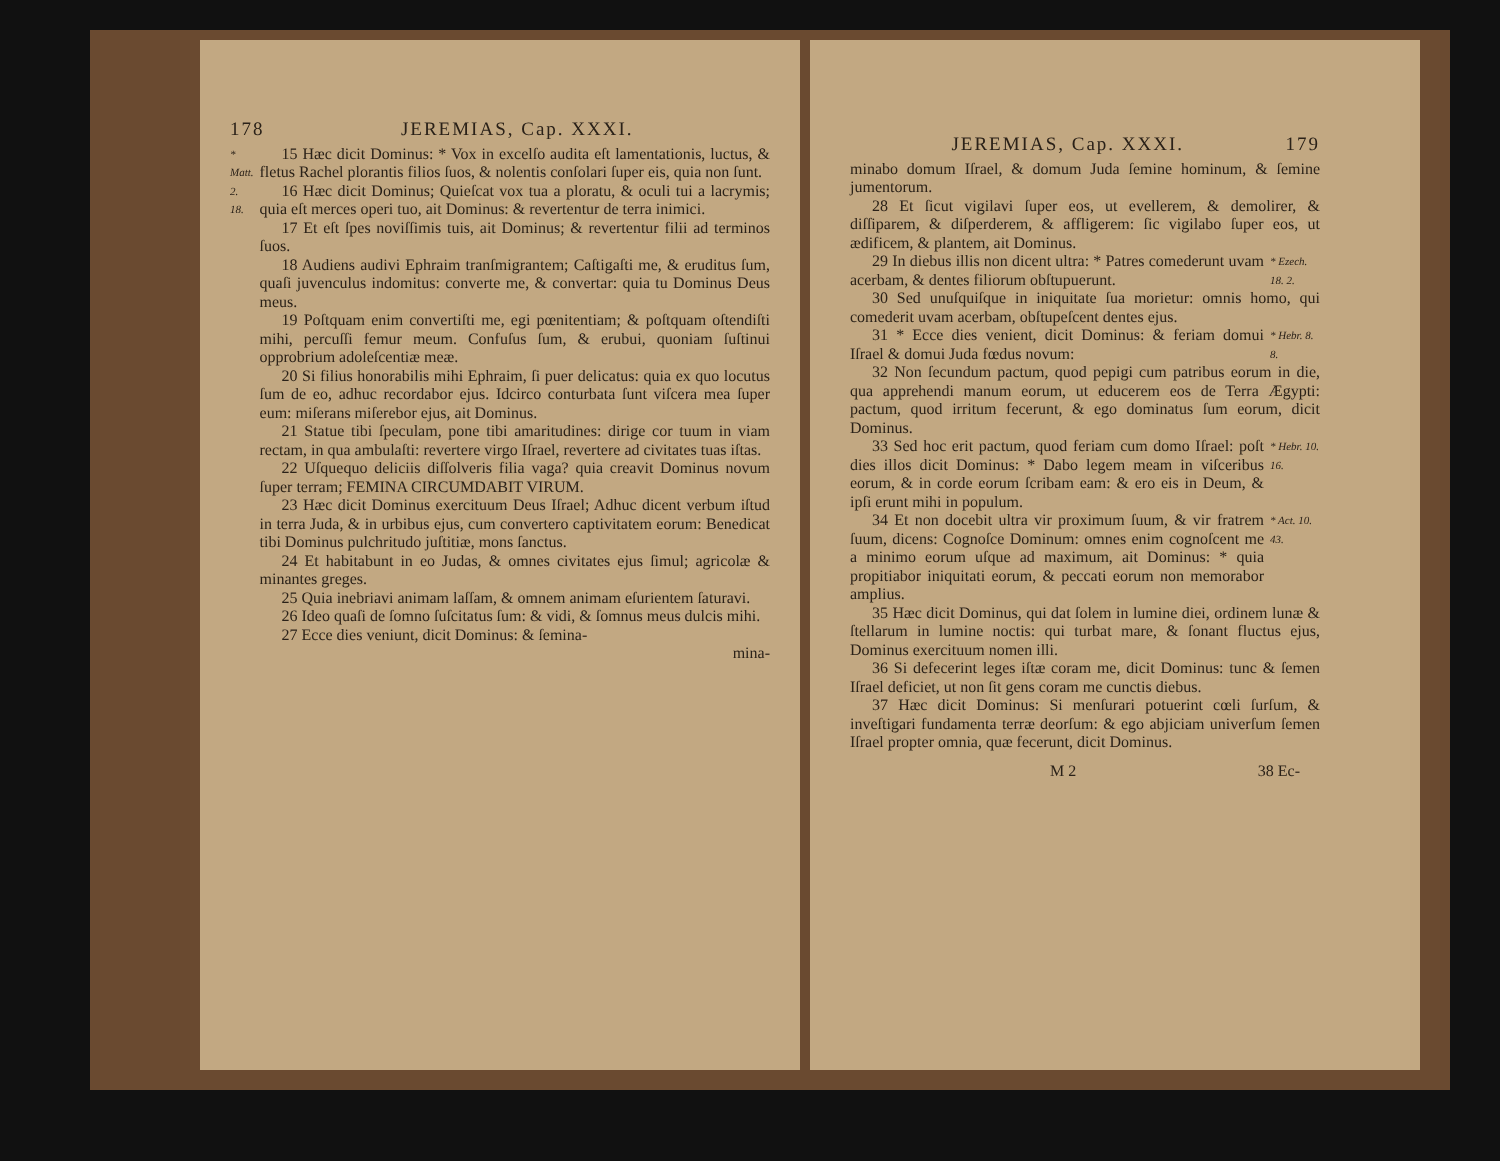178 JEREMIAS, Cap. XXXI.
* Matt. 2. 18.
15 Hæc dicit Dominus: * Vox in excelſo audita eſt lamentationis, luctus, & fletus Rachel plorantis filios ſuos, & nolentis conſolari ſuper eis, quia non ſunt.
16 Hæc dicit Dominus; Quieſcat vox tua a ploratu, & oculi tui a lacrymis; quia eſt merces operi tuo, ait Dominus: & revertentur de terra inimici.
17 Et eſt ſpes noviſſimis tuis, ait Dominus; & revertentur filii ad terminos ſuos.
18 Audiens audivi Ephraim tranſmigrantem; Caſtigaſti me, & eruditus ſum, quaſi juvenculus indomitus: converte me, & convertar: quia tu Dominus Deus meus.
19 Poſtquam enim convertiſti me, egi pœnitentiam; & poſtquam oſtendiſti mihi, percuſſi femur meum. Confuſus ſum, & erubui, quoniam ſuſtinui opprobrium adoleſcentiæ meæ.
20 Si filius honorabilis mihi Ephraim, ſi puer delicatus: quia ex quo locutus ſum de eo, adhuc recordabor ejus. Idcirco conturbata ſunt viſcera mea ſuper eum: miſerans miſerebor ejus, ait Dominus.
21 Statue tibi ſpeculam, pone tibi amaritudines: dirige cor tuum in viam rectam, in qua ambulaſti: revertere virgo Iſrael, revertere ad civitates tuas iſtas.
22 Uſquequo deliciis diſſolveris filia vaga? quia creavit Dominus novum ſuper terram; FEMINA CIRCUMDABIT VIRUM.
23 Hæc dicit Dominus exercituum Deus Iſrael; Adhuc dicent verbum iſtud in terra Juda, & in urbibus ejus, cum convertero captivitatem eorum: Benedicat tibi Dominus pulchritudo juſtitiæ, mons ſanctus.
24 Et habitabunt in eo Judas, & omnes civitates ejus ſimul; agricolæ & minantes greges.
25 Quia inebriavi animam laſſam, & omnem animam eſurientem ſaturavi.
26 Ideo quaſi de ſomno ſuſcitatus ſum: & vidi, & ſomnus meus dulcis mihi.
27 Ecce dies veniunt, dicit Dominus: & ſemina-
mina-
JEREMIAS, Cap. XXXI. 179
minabo domum Iſrael, & domum Juda ſemine hominum, & ſemine jumentorum.
28 Et ſicut vigilavi ſuper eos, ut evellerem, & demolirer, & diſſiparem, & diſperderem, & affligerem: ſic vigilabo ſuper eos, ut ædificem, & plantem, ait Dominus.
29 In diebus illis non dicent ultra: * Patres comederunt uvam acerbam, & dentes filiorum obſtupuerunt.
* Ezech. 18. 2.
30 Sed unuſquiſque in iniquitate ſua morietur: omnis homo, qui comederit uvam acerbam, obſtupeſcent dentes ejus.
31 * Ecce dies venient, dicit Dominus: & feriam domui Iſrael & domui Juda fœdus novum:
* Hebr. 8. 8.
32 Non ſecundum pactum, quod pepigi cum patribus eorum in die, qua apprehendi manum eorum, ut educerem eos de Terra Ægypti: pactum, quod irritum fecerunt, & ego dominatus ſum eorum, dicit Dominus.
33 Sed hoc erit pactum, quod feriam cum domo Iſrael: poſt dies illos dicit Dominus: * Dabo legem meam in viſceribus eorum, & in corde eorum ſcribam eam: & ero eis in Deum, & ipſi erunt mihi in populum.
* Hebr. 10. 16.
34 Et non docebit ultra vir proximum ſuum, & vir fratrem ſuum, dicens: Cognoſce Dominum: omnes enim cognoſcent me a minimo eorum uſque ad maximum, ait Dominus: * quia propitiabor iniquitati eorum, & peccati eorum non memorabor amplius.
* Act. 10. 43.
35 Hæc dicit Dominus, qui dat ſolem in lumine diei, ordinem lunæ & ſtellarum in lumine noctis: qui turbat mare, & ſonant fluctus ejus, Dominus exercituum nomen illi.
36 Si defecerint leges iſtæ coram me, dicit Dominus: tunc & ſemen Iſrael deficiet, ut non ſit gens coram me cunctis diebus.
37 Hæc dicit Dominus: Si menſurari potuerint cœli ſurſum, & inveſtigari fundamenta terræ deorſum: & ego abjiciam univerſum ſemen Iſrael propter omnia, quæ fecerunt, dicit Dominus.
M 2 38 Ec-